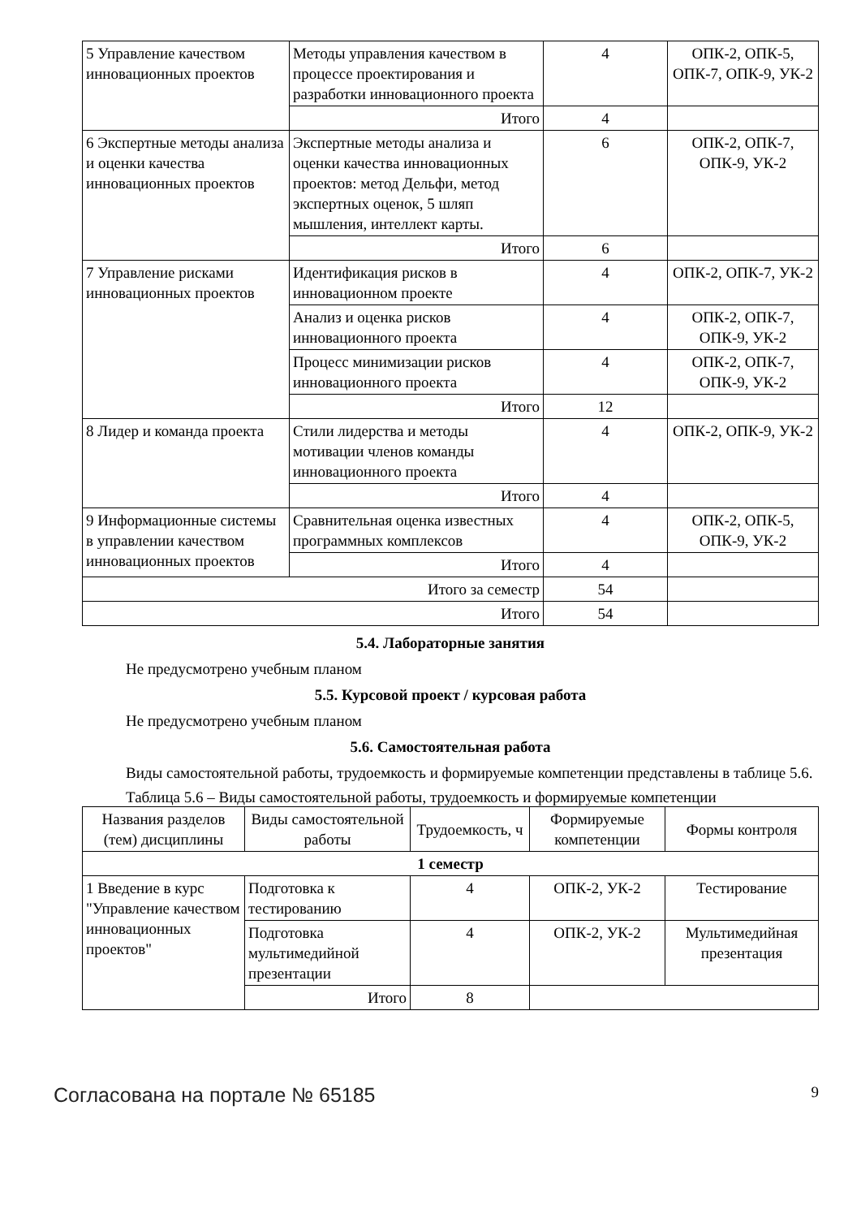| 5 Управление качеством инновационных проектов | Методы управления качеством в процессе проектирования и разработки инновационного проекта | 4 | ОПК-2, ОПК-5, ОПК-7, ОПК-9, УК-2 |
| | Итого | 4 | |
| 6 Экспертные методы анализа и оценки качества инновационных проектов | Экспертные методы анализа и оценки качества инновационных проектов: метод Дельфи, метод экспертных оценок, 5 шляп мышления, интеллект карты. | 6 | ОПК-2, ОПК-7, ОПК-9, УК-2 |
| | Итого | 6 | |
| 7 Управление рисками инновационных проектов | Идентификация рисков в инновационном проекте | 4 | ОПК-2, ОПК-7, УК-2 |
| | Анализ и оценка рисков инновационного проекта | 4 | ОПК-2, ОПК-7, ОПК-9, УК-2 |
| | Процесс минимизации рисков инновационного проекта | 4 | ОПК-2, ОПК-7, ОПК-9, УК-2 |
| | Итого | 12 | |
| 8 Лидер и команда проекта | Стили лидерства и методы мотивации членов команды инновационного проекта | 4 | ОПК-2, ОПК-9, УК-2 |
| | Итого | 4 | |
| 9 Информационные системы в управлении качеством инновационных проектов | Сравнительная оценка известных программных комплексов | 4 | ОПК-2, ОПК-5, ОПК-9, УК-2 |
| | Итого | 4 | |
| Итого за семестр | | 54 | |
| Итого | | 54 | |
5.4. Лабораторные занятия
Не предусмотрено учебным планом
5.5. Курсовой проект / курсовая работа
Не предусмотрено учебным планом
5.6. Самостоятельная работа
Виды самостоятельной работы, трудоемкость и формируемые компетенции представлены в таблице 5.6.
Таблица 5.6 – Виды самостоятельной работы, трудоемкость и формируемые компетенции
| Названия разделов (тем) дисциплины | Виды самостоятельной работы | Трудоемкость, ч | Формируемые компетенции | Формы контроля |
| --- | --- | --- | --- | --- |
| 1 семестр | | | | |
| 1 Введение в курс "Управление качеством инновационных проектов" | Подготовка к тестированию | 4 | ОПК-2, УК-2 | Тестирование |
| | Подготовка мультимедийной презентации | 4 | ОПК-2, УК-2 | Мультимедийная презентация |
| | Итого | 8 | | |
Согласована на портале № 65185 9